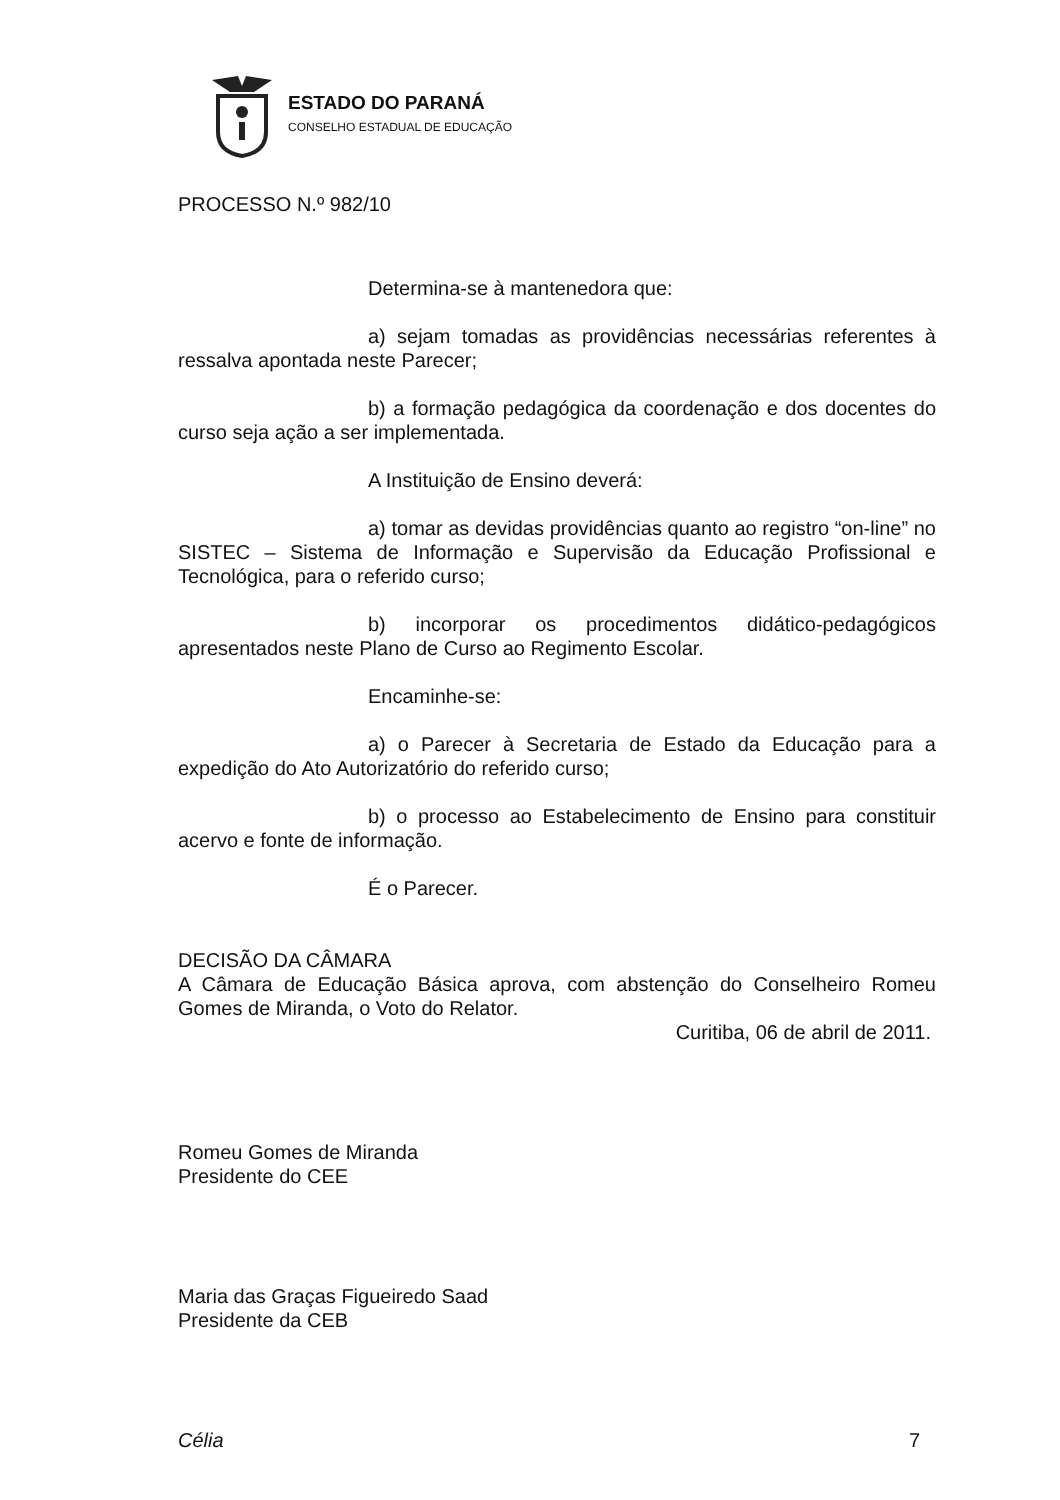ESTADO DO PARANÁ
CONSELHO ESTADUAL DE EDUCAÇÃO
PROCESSO N.º 982/10
Determina-se à mantenedora que:
a) sejam tomadas as providências necessárias referentes à ressalva apontada neste Parecer;
b) a formação pedagógica da coordenação e dos docentes do curso seja ação a ser implementada.
A Instituição de Ensino deverá:
a) tomar as devidas providências quanto ao registro “on-line” no SISTEC – Sistema de Informação e Supervisão da Educação Profissional e Tecnológica, para o referido curso;
b) incorporar os procedimentos didático-pedagógicos apresentados neste Plano de Curso ao Regimento Escolar.
Encaminhe-se:
a) o Parecer à Secretaria de Estado da Educação para a expedição do Ato Autorizatório do referido curso;
b) o processo ao Estabelecimento de Ensino para constituir acervo e fonte de informação.
É o Parecer.
DECISÃO DA CÂMARA
A Câmara de Educação Básica aprova, com abstenção do Conselheiro Romeu Gomes de Miranda, o Voto do Relator.
Curitiba, 06 de abril de 2011.
Romeu Gomes de Miranda
Presidente do CEE
Maria das Graças Figueiredo Saad
Presidente da CEB
Célia 7